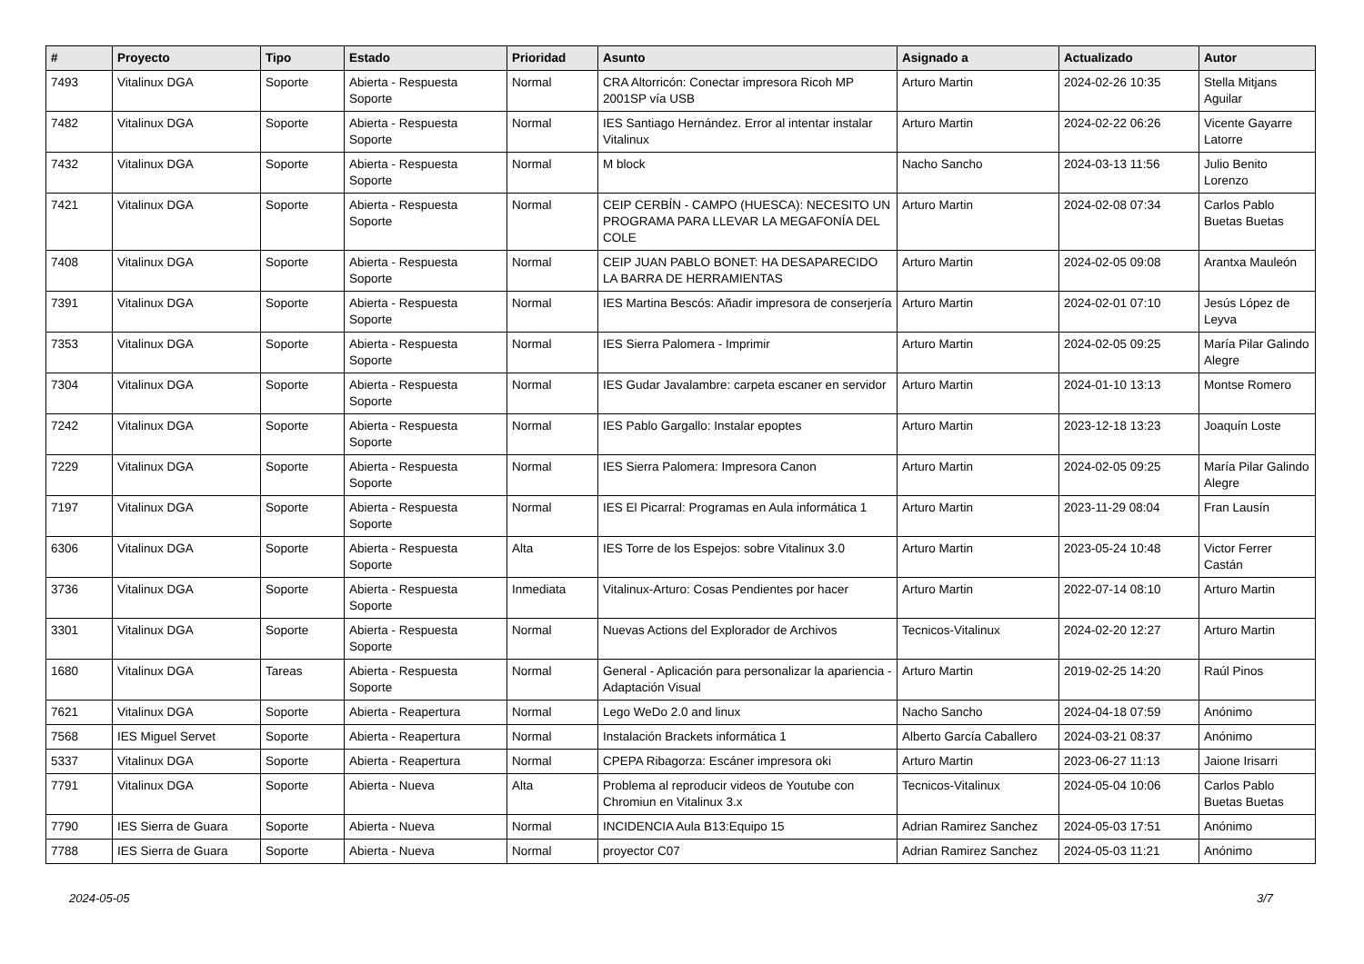| # | Proyecto | Tipo | Estado | Prioridad | Asunto | Asignado a | Actualizado | Autor |
| --- | --- | --- | --- | --- | --- | --- | --- | --- |
| 7493 | Vitalinux DGA | Soporte | Abierta - Respuesta Soporte | Normal | CRA Altorricón: Conectar impresora Ricoh MP 2001SP vía USB | Arturo Martin | 2024-02-26 10:35 | Stella Mitjans Aguilar |
| 7482 | Vitalinux DGA | Soporte | Abierta - Respuesta Soporte | Normal | IES Santiago Hernández. Error al intentar instalar Vitalinux | Arturo Martin | 2024-02-22 06:26 | Vicente Gayarre Latorre |
| 7432 | Vitalinux DGA | Soporte | Abierta - Respuesta Soporte | Normal | M block | Nacho Sancho | 2024-03-13 11:56 | Julio Benito Lorenzo |
| 7421 | Vitalinux DGA | Soporte | Abierta - Respuesta Soporte | Normal | CEIP CERBÍN - CAMPO (HUESCA): NECESITO UN PROGRAMA PARA LLEVAR LA MEGAFONÍA DEL COLE | Arturo Martin | 2024-02-08 07:34 | Carlos Pablo Buetas Buetas |
| 7408 | Vitalinux DGA | Soporte | Abierta - Respuesta Soporte | Normal | CEIP JUAN PABLO BONET: HA DESAPARECIDO LA BARRA DE HERRAMIENTAS | Arturo Martin | 2024-02-05 09:08 | Arantxa Mauleón |
| 7391 | Vitalinux DGA | Soporte | Abierta - Respuesta Soporte | Normal | IES Martina Bescós: Añadir impresora de conserjería | Arturo Martin | 2024-02-01 07:10 | Jesús López de Leyva |
| 7353 | Vitalinux DGA | Soporte | Abierta - Respuesta Soporte | Normal | IES Sierra Palomera - Imprimir | Arturo Martin | 2024-02-05 09:25 | María Pilar Galindo Alegre |
| 7304 | Vitalinux DGA | Soporte | Abierta - Respuesta Soporte | Normal | IES Gudar Javalambre: carpeta escaner en servidor | Arturo Martin | 2024-01-10 13:13 | Montse Romero |
| 7242 | Vitalinux DGA | Soporte | Abierta - Respuesta Soporte | Normal | IES Pablo Gargallo: Instalar epoptes | Arturo Martin | 2023-12-18 13:23 | Joaquín Loste |
| 7229 | Vitalinux DGA | Soporte | Abierta - Respuesta Soporte | Normal | IES Sierra Palomera: Impresora Canon | Arturo Martin | 2024-02-05 09:25 | María Pilar Galindo Alegre |
| 7197 | Vitalinux DGA | Soporte | Abierta - Respuesta Soporte | Normal | IES El Picarral: Programas en Aula informática 1 | Arturo Martin | 2023-11-29 08:04 | Fran Lausín |
| 6306 | Vitalinux DGA | Soporte | Abierta - Respuesta Soporte | Alta | IES Torre de los Espejos: sobre Vitalinux 3.0 | Arturo Martin | 2023-05-24 10:48 | Victor Ferrer Castán |
| 3736 | Vitalinux DGA | Soporte | Abierta - Respuesta Soporte | Inmediata | Vitalinux-Arturo: Cosas Pendientes por hacer | Arturo Martin | 2022-07-14 08:10 | Arturo Martin |
| 3301 | Vitalinux DGA | Soporte | Abierta - Respuesta Soporte | Normal | Nuevas Actions del Explorador de Archivos | Tecnicos-Vitalinux | 2024-02-20 12:27 | Arturo Martin |
| 1680 | Vitalinux DGA | Tareas | Abierta - Respuesta Soporte | Normal | General - Aplicación para personalizar la apariencia - Adaptación Visual | Arturo Martin | 2019-02-25 14:20 | Raúl Pinos |
| 7621 | Vitalinux DGA | Soporte | Abierta - Reapertura | Normal | Lego WeDo 2.0 and linux | Nacho Sancho | 2024-04-18 07:59 | Anónimo |
| 7568 | IES Miguel Servet | Soporte | Abierta - Reapertura | Normal | Instalación Brackets informática 1 | Alberto García Caballero | 2024-03-21 08:37 | Anónimo |
| 5337 | Vitalinux DGA | Soporte | Abierta - Reapertura | Normal | CPEPA Ribagorza: Escáner impresora oki | Arturo Martin | 2023-06-27 11:13 | Jaione Irisarri |
| 7791 | Vitalinux DGA | Soporte | Abierta - Nueva | Alta | Problema al reproducir videos de Youtube con Chromiun en Vitalinux 3.x | Tecnicos-Vitalinux | 2024-05-04 10:06 | Carlos Pablo Buetas Buetas |
| 7790 | IES Sierra de Guara | Soporte | Abierta - Nueva | Normal | INCIDENCIA Aula B13:Equipo 15 | Adrian Ramirez Sanchez | 2024-05-03 17:51 | Anónimo |
| 7788 | IES Sierra de Guara | Soporte | Abierta - Nueva | Normal | proyector C07 | Adrian Ramirez Sanchez | 2024-05-03 11:21 | Anónimo |
2024-05-05 3/7